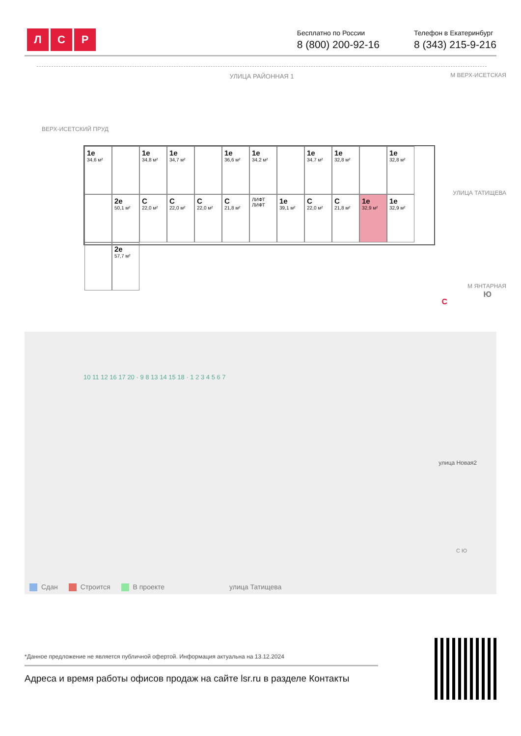Л С Р
Бесплатно по России
8 (800) 200-92-16
Телефон в Екатеринбург
8 (343) 215-9-216
УЛИЦА РАЙОННАЯ 1
ВЕРХ-ИСЕТСКИЙ ПРУД
М ВЕРХ-ИСЕТСКАЯ
УЛИЦА ТАТИЩЕВА
М ЯНТАРНАЯ
С
Ю
1е
34,6 м²
1е
34,8 м²
1е
34,7 м²
1е
36,6 м²
1е
34,2 м²
1е
34,7 м²
1е
32,8 м²
1е
32,8 м²
2е
50,1 м²
С
22,0 м²
С
22,0 м²
С
22,0 м²
С
21,8 м²
ЛИФТ ЛИФТ
1е
39,1 м²
С
22,0 м²
С
21,8 м²
1е
32,9 м²
1е
32,9 м²
2е
57,7 м²
10 11 12 16 17 20 · 9 8 13 14 15 18 · 1 2 3 4 5 6 7
улица Новая2
С Ю
Сдан Строится В проекте улица Татищева
*Данное предложение не является публичной офертой. Информация актуальна на 13.12.2024
Адреса и время работы офисов продаж на сайте lsr.ru в разделе Контакты